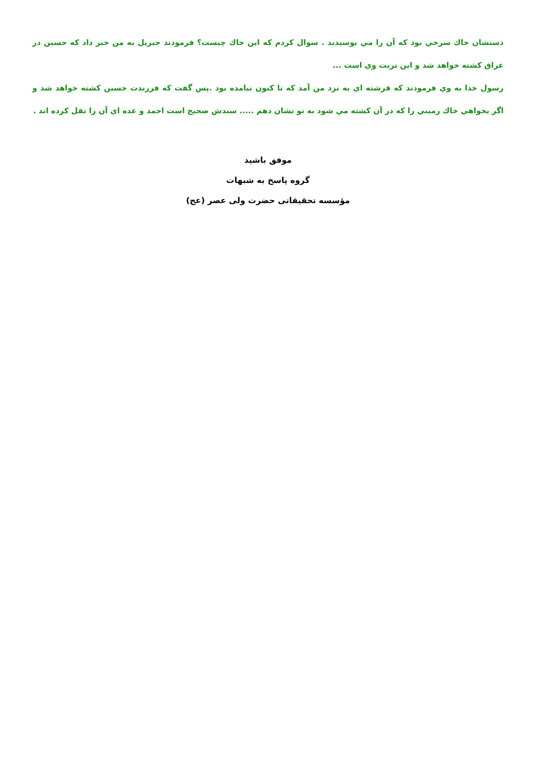دستشان خاك سرخي بود كه آن را مي بوسيدند . سوال كردم كه اين خاك چيست؟ فرمودند جبريل به من خبر داد كه حسين در عراق كشته خواهد شد و اين تربت وي است ...
رسول خدا به وي فرمودند كه فرشته اي به نزد من آمد كه تا كنون نيامده بود .پس گفت كه فرزندت حسين كشته خواهد شد و اگر بخواهي خاك زميني را كه در آن كشته مي شود به تو نشان دهم ..... سندش صحيح است احمد و عده اي آن را نقل كرده اند .
موفق باشید
گروه پاسخ به شبهات
مؤسسه تحقیقاتی حضرت ولی عصر (عج)